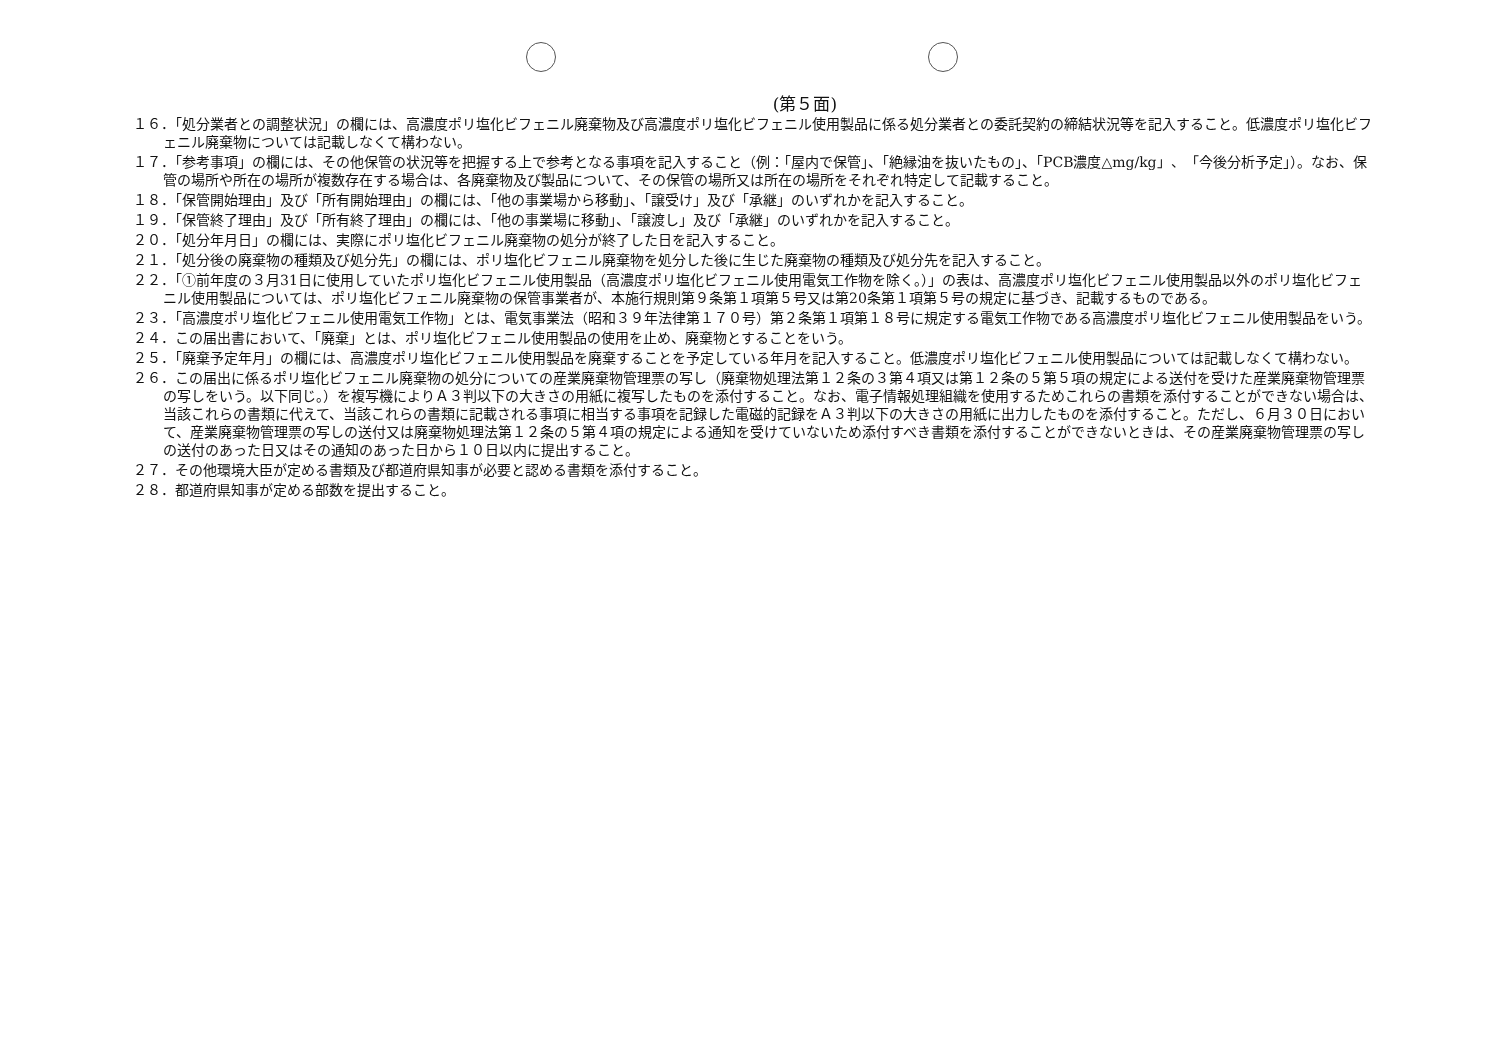(第５面)
１６．「処分業者との調整状況」の欄には、高濃度ポリ塩化ビフェニル廃棄物及び高濃度ポリ塩化ビフェニル使用製品に係る処分業者との委託契約の締結状況等を記入すること。低濃度ポリ塩化ビフェニル廃棄物については記載しなくて構わない。
１７．「参考事項」の欄には、その他保管の状況等を把握する上で参考となる事項を記入すること（例：「屋内で保管」、「絶縁油を抜いたもの」、「PCB濃度△mg/kg」、「今後分析予定」）。なお、保管の場所や所在の場所が複数存在する場合は、各廃棄物及び製品について、その保管の場所又は所在の場所をそれぞれ特定して記載すること。
１８．「保管開始理由」及び「所有開始理由」の欄には、「他の事業場から移動」、「譲受け」及び「承継」のいずれかを記入すること。
１９．「保管終了理由」及び「所有終了理由」の欄には、「他の事業場に移動」、「譲渡し」及び「承継」のいずれかを記入すること。
２０．「処分年月日」の欄には、実際にポリ塩化ビフェニル廃棄物の処分が終了した日を記入すること。
２１．「処分後の廃棄物の種類及び処分先」の欄には、ポリ塩化ビフェニル廃棄物を処分した後に生じた廃棄物の種類及び処分先を記入すること。
２２．「①前年度の３月31日に使用していたポリ塩化ビフェニル使用製品（高濃度ポリ塩化ビフェニル使用電気工作物を除く。）」の表は、高濃度ポリ塩化ビフェニル使用製品以外のポリ塩化ビフェニル使用製品については、ポリ塩化ビフェニル廃棄物の保管事業者が、本施行規則第９条第１項第５号又は第20条第１項第５号の規定に基づき、記載するものである。
２３．「高濃度ポリ塩化ビフェニル使用電気工作物」とは、電気事業法（昭和３９年法律第１７０号）第２条第１項第１８号に規定する電気工作物である高濃度ポリ塩化ビフェニル使用製品をいう。
２４．この届出書において、「廃棄」とは、ポリ塩化ビフェニル使用製品の使用を止め、廃棄物とすることをいう。
２５．「廃棄予定年月」の欄には、高濃度ポリ塩化ビフェニル使用製品を廃棄することを予定している年月を記入すること。低濃度ポリ塩化ビフェニル使用製品については記載しなくて構わない。
２６．この届出に係るポリ塩化ビフェニル廃棄物の処分についての産業廃棄物管理票の写し（廃棄物処理法第１２条の３第４項又は第１２条の５第５項の規定による送付を受けた産業廃棄物管理票の写しをいう。以下同じ。）を複写機によりＡ３判以下の大きさの用紙に複写したものを添付すること。なお、電子情報処理組織を使用するためこれらの書類を添付することができない場合は、当該これらの書類に代えて、当該これらの書類に記載される事項に相当する事項を記録した電磁的記録をＡ３判以下の大きさの用紙に出力したものを添付すること。ただし、６月３０日において、産業廃棄物管理票の写しの送付又は廃棄物処理法第１２条の５第４項の規定による通知を受けていないため添付すべき書類を添付することができないときは、その産業廃棄物管理票の写しの送付のあった日又はその通知のあった日から１０日以内に提出すること。
２７．その他環境大臣が定める書類及び都道府県知事が必要と認める書類を添付すること。
２８．都道府県知事が定める部数を提出すること。